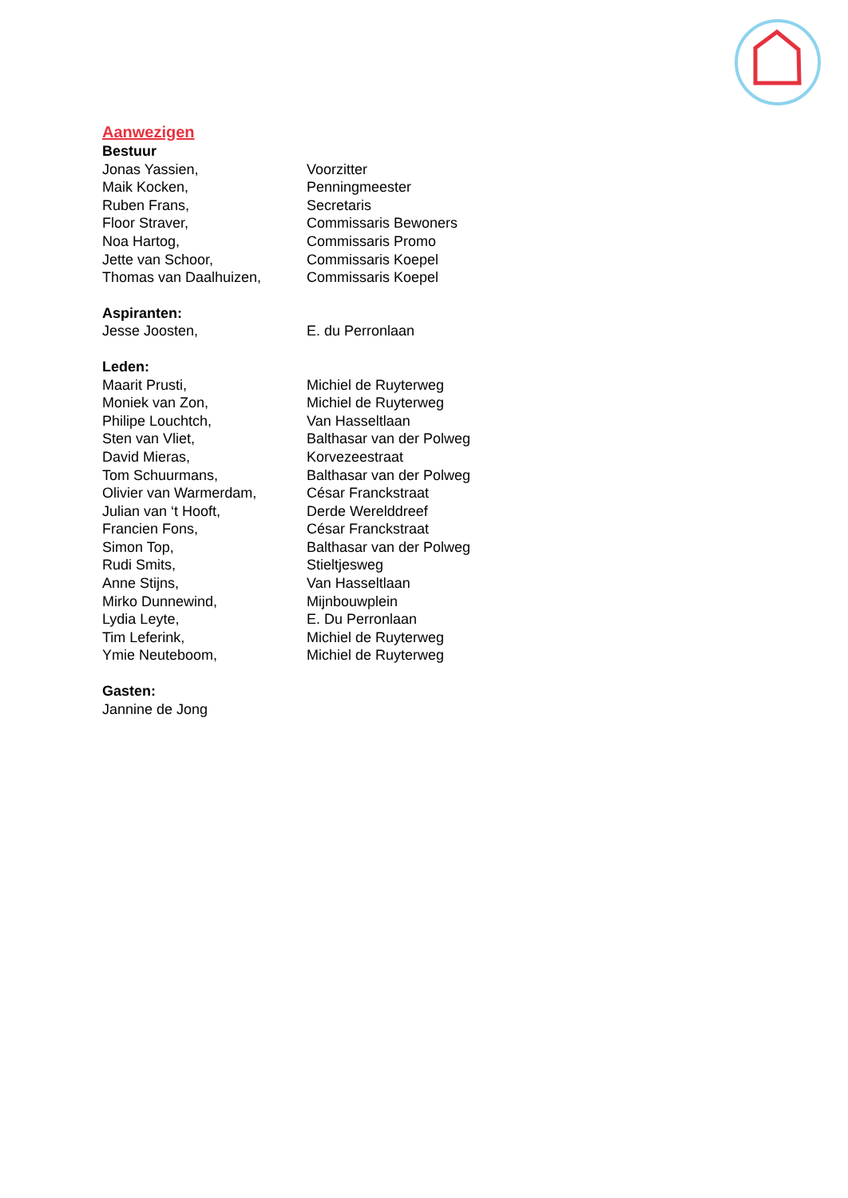Aanwezigen
Bestuur
| Jonas Yassien, | Voorzitter |
| Maik Kocken, | Penningmeester |
| Ruben Frans, | Secretaris |
| Floor Straver, | Commissaris Bewoners |
| Noa Hartog, | Commissaris Promo |
| Jette van Schoor, | Commissaris Koepel |
| Thomas van Daalhuizen, | Commissaris Koepel |
Aspiranten:
| Jesse Joosten, | E. du Perronlaan |
Leden:
| Maarit Prusti, | Michiel de Ruyterweg |
| Moniek van Zon, | Michiel de Ruyterweg |
| Philipe Louchtch, | Van Hasseltlaan |
| Sten van Vliet, | Balthasar van der Polweg |
| David Mieras, | Korvezeestraat |
| Tom Schuurmans, | Balthasar van der Polweg |
| Olivier van Warmerdam, | César Franckstraat |
| Julian van ‘t Hooft, | Derde Werelddreef |
| Francien Fons, | César Franckstraat |
| Simon Top, | Balthasar van der Polweg |
| Rudi Smits, | Stieltjesweg |
| Anne Stijns, | Van Hasseltlaan |
| Mirko Dunnewind, | Mijnbouwplein |
| Lydia Leyte, | E. Du Perronlaan |
| Tim Leferink, | Michiel de Ruyterweg |
| Ymie Neuteboom, | Michiel de Ruyterweg |
Gasten:
Jannine de Jong